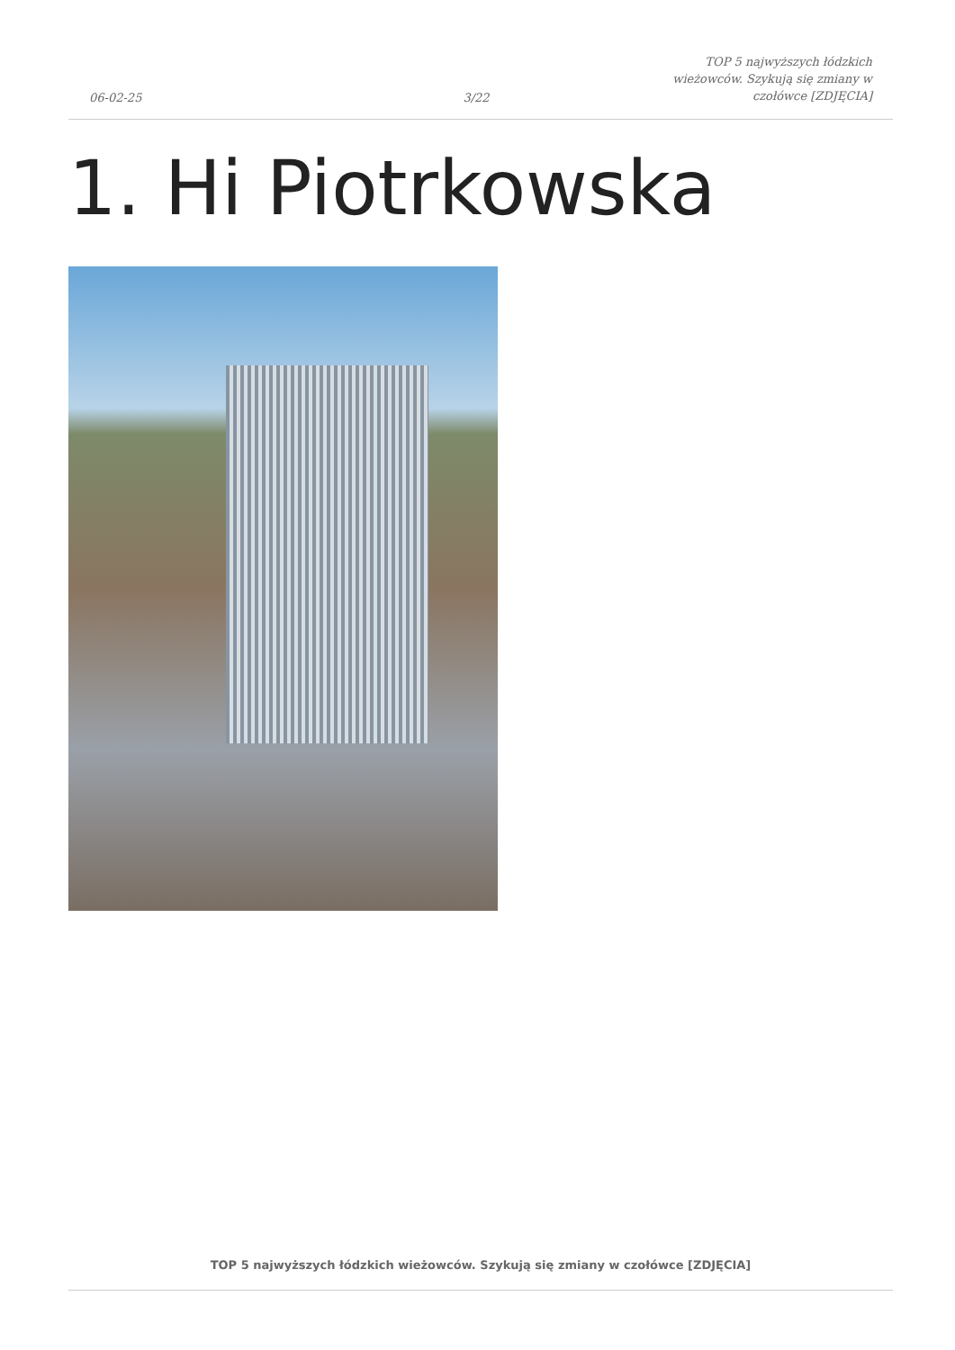06-02-25
3/22
TOP 5 najwyższych łódzkich
wieżowców. Szykują się zmiany w
czołówce [ZDJĘCIA]
1. Hi Piotrkowska
TOP 5 najwyższych łódzkich wieżowców. Szykują się zmiany w czołówce [ZDJĘCIA]